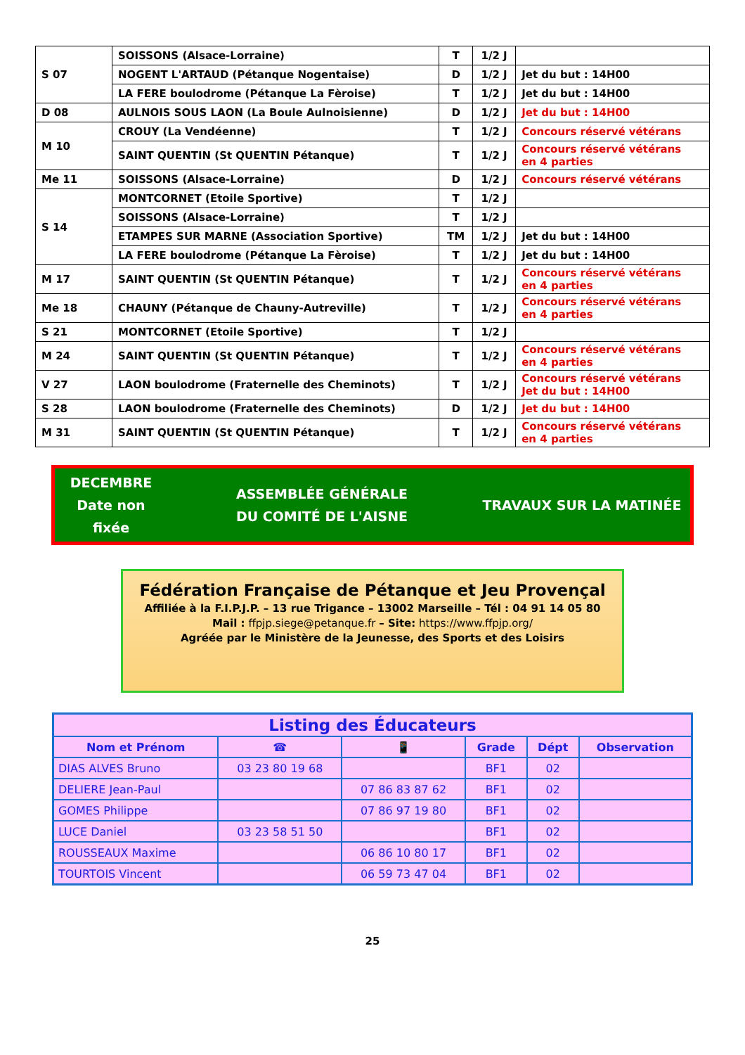| S 07 | SOISSONS (Alsace-Lorraine) | T | 1/2 J | |
| | NOGENT L'ARTAUD (Pétanque Nogentaise) | D | 1/2 J | Jet du but : 14H00 |
| | LA FERE boulodrome (Pétanque La Fèroise) | T | 1/2 J | Jet du but : 14H00 |
| D 08 | AULNOIS SOUS LAON (La Boule Aulnoisienne) | D | 1/2 J | Jet du but : 14H00 |
| M 10 | CROUY (La Vendéenne) | T | 1/2 J | Concours réservé vétérans |
| | SAINT QUENTIN (St QUENTIN Pétanque) | T | 1/2 J | Concours réservé vétérans en 4 parties |
| Me 11 | SOISSONS (Alsace-Lorraine) | D | 1/2 J | Concours réservé vétérans |
| S 14 | MONTCORNET (Etoile Sportive) | T | 1/2 J | |
| | SOISSONS (Alsace-Lorraine) | T | 1/2 J | |
| | ETAMPES SUR MARNE (Association Sportive) | TM | 1/2 J | Jet du but : 14H00 |
| | LA FERE boulodrome (Pétanque La Fèroise) | T | 1/2 J | Jet du but : 14H00 |
| M 17 | SAINT QUENTIN (St QUENTIN Pétanque) | T | 1/2 J | Concours réservé vétérans en 4 parties |
| Me 18 | CHAUNY (Pétanque de Chauny-Autreville) | T | 1/2 J | Concours réservé vétérans en 4 parties |
| S 21 | MONTCORNET (Etoile Sportive) | T | 1/2 J | |
| M 24 | SAINT QUENTIN (St QUENTIN Pétanque) | T | 1/2 J | Concours réservé vétérans en 4 parties |
| V 27 | LAON boulodrome (Fraternelle des Cheminots) | T | 1/2 J | Concours réservé vétérans Jet du but : 14H00 |
| S 28 | LAON boulodrome (Fraternelle des Cheminots) | D | 1/2 J | Jet du but : 14H00 |
| M 31 | SAINT QUENTIN (St QUENTIN Pétanque) | T | 1/2 J | Concours réservé vétérans en 4 parties |
DECEMBRE
Date non
fixée
ASSEMBLÉE GÉNÉRALE
DU COMITÉ DE L'AISNE
TRAVAUX SUR LA MATINÉE
Fédération Française de Pétanque et Jeu Provençal
Affiliée à la F.I.P.J.P. – 13 rue Trigance – 13002 Marseille – Tél : 04 91 14 05 80
Mail : ffpjp.siege@petanque.fr – Site: https://www.ffpjp.org/
Agréée par le Ministère de la Jeunesse, des Sports et des Loisirs
| Listing des Éducateurs | | | | | |
| --- | --- | --- | --- | --- | --- |
| Nom et Prénom | ☎ | 📱 | Grade | Dépt | Observation |
| DIAS ALVES Bruno | 03 23 80 19 68 | | BF1 | 02 | |
| DELIERE Jean-Paul | | 07 86 83 87 62 | BF1 | 02 | |
| GOMES Philippe | | 07 86 97 19 80 | BF1 | 02 | |
| LUCE Daniel | 03 23 58 51 50 | | BF1 | 02 | |
| ROUSSEAUX Maxime | | 06 86 10 80 17 | BF1 | 02 | |
| TOURTOIS Vincent | | 06 59 73 47 04 | BF1 | 02 | |
25